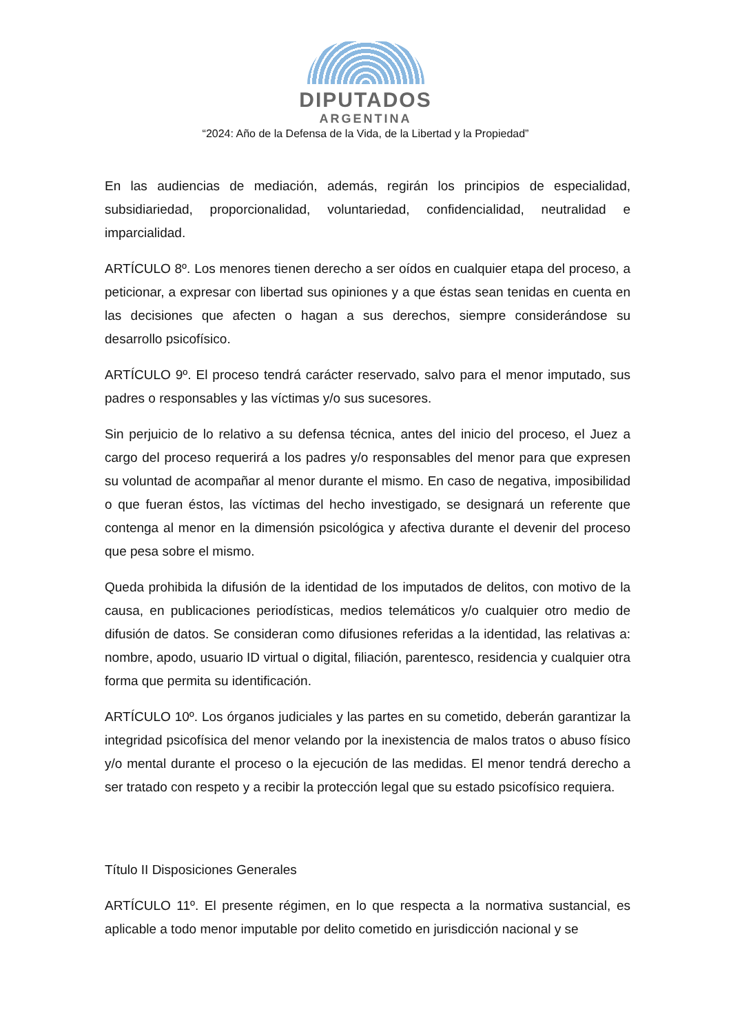DIPUTADOS
ARGENTINA
“2024: Año de la Defensa de la Vida, de la Libertad y la Propiedad”
En las audiencias de mediación, además, regirán los principios de especialidad, subsidiariedad, proporcionalidad, voluntariedad, confidencialidad, neutralidad e imparcialidad.
ARTÍCULO 8º. Los menores tienen derecho a ser oídos en cualquier etapa del proceso, a peticionar, a expresar con libertad sus opiniones y a que éstas sean tenidas en cuenta en las decisiones que afecten o hagan a sus derechos, siempre considerándose su desarrollo psicofísico.
ARTÍCULO 9º. El proceso tendrá carácter reservado, salvo para el menor imputado, sus padres o responsables y las víctimas y/o sus sucesores.
Sin perjuicio de lo relativo a su defensa técnica, antes del inicio del proceso, el Juez a cargo del proceso requerirá a los padres y/o responsables del menor para que expresen su voluntad de acompañar al menor durante el mismo. En caso de negativa, imposibilidad o que fueran éstos, las víctimas del hecho investigado, se designará un referente que contenga al menor en la dimensión psicológica y afectiva durante el devenir del proceso que pesa sobre el mismo.
Queda prohibida la difusión de la identidad de los imputados de delitos, con motivo de la causa, en publicaciones periodísticas, medios telemáticos y/o cualquier otro medio de difusión de datos. Se consideran como difusiones referidas a la identidad, las relativas a: nombre, apodo, usuario ID virtual o digital, filiación, parentesco, residencia y cualquier otra forma que permita su identificación.
ARTÍCULO 10º. Los órganos judiciales y las partes en su cometido, deberán garantizar la integridad psicofísica del menor velando por la inexistencia de malos tratos o abuso físico y/o mental durante el proceso o la ejecución de las medidas. El menor tendrá derecho a ser tratado con respeto y a recibir la protección legal que su estado psicofísico requiera.
Título II Disposiciones Generales
ARTÍCULO 11º. El presente régimen, en lo que respecta a la normativa sustancial, es aplicable a todo menor imputable por delito cometido en jurisdicción nacional y se